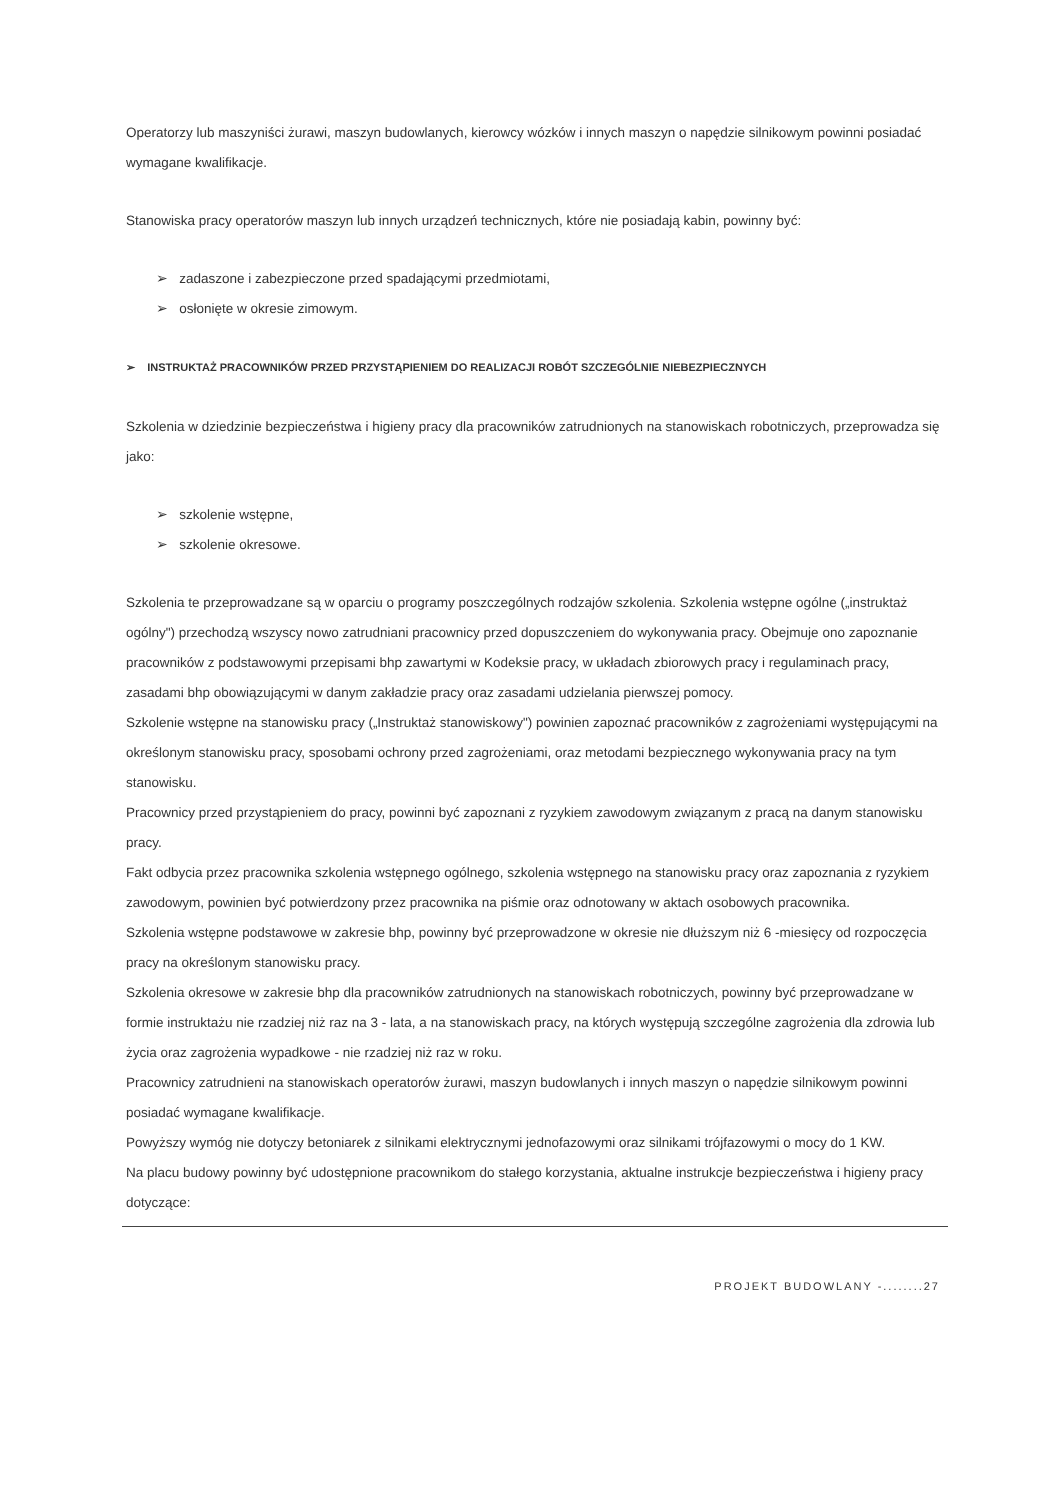Operatorzy lub maszyniści żurawi, maszyn budowlanych, kierowcy wózków i innych maszyn o napędzie silnikowym powinni posiadać wymagane kwalifikacje.
Stanowiska pracy operatorów maszyn lub innych urządzeń technicznych, które nie posiadają kabin, powinny być:
➢ zadaszone i zabezpieczone przed spadającymi przedmiotami,
➢ osłonięte w okresie zimowym.
➢ INSTRUKTAŻ PRACOWNIKÓW PRZED PRZYSTĄPIENIEM DO REALIZACJI ROBÓT SZCZEGÓLNIE NIEBEZPIECZNYCH
Szkolenia w dziedzinie bezpieczeństwa i higieny pracy dla pracowników zatrudnionych na stanowiskach robotniczych, przeprowadza się jako:
➢ szkolenie wstępne,
➢ szkolenie okresowe.
Szkolenia te przeprowadzane są w oparciu o programy poszczególnych rodzajów szkolenia. Szkolenia wstępne ogólne („instruktaż ogólny") przechodzą wszyscy nowo zatrudniani pracownicy przed dopuszczeniem do wykonywania pracy. Obejmuje ono zapoznanie pracowników z podstawowymi przepisami bhp zawartymi w Kodeksie pracy, w układach zbiorowych pracy i regulaminach pracy, zasadami bhp obowiązującymi w danym zakładzie pracy oraz zasadami udzielania pierwszej pomocy.
Szkolenie wstępne na stanowisku pracy („Instruktaż stanowiskowy") powinien zapoznać pracowników z zagrożeniami występującymi na określonym stanowisku pracy, sposobami ochrony przed zagrożeniami, oraz metodami bezpiecznego wykonywania pracy na tym stanowisku.
Pracownicy przed przystąpieniem do pracy, powinni być zapoznani z ryzykiem zawodowym związanym z pracą na danym stanowisku pracy.
Fakt odbycia przez pracownika szkolenia wstępnego ogólnego, szkolenia wstępnego na stanowisku pracy oraz zapoznania z ryzykiem zawodowym, powinien być potwierdzony przez pracownika na piśmie oraz odnotowany w aktach osobowych pracownika.
Szkolenia wstępne podstawowe w zakresie bhp, powinny być przeprowadzone w okresie nie dłuższym niż 6 -miesięcy od rozpoczęcia pracy na określonym stanowisku pracy.
Szkolenia okresowe w zakresie bhp dla pracowników zatrudnionych na stanowiskach robotniczych, powinny być przeprowadzane w formie instruktażu nie rzadziej niż raz na 3 - lata, a na stanowiskach pracy, na których występują szczególne zagrożenia dla zdrowia lub życia oraz zagrożenia wypadkowe - nie rzadziej niż raz w roku.
Pracownicy zatrudnieni na stanowiskach operatorów żurawi, maszyn budowlanych i innych maszyn o napędzie silnikowym powinni posiadać wymagane kwalifikacje.
Powyższy wymóg nie dotyczy betoniarek z silnikami elektrycznymi jednofazowymi oraz silnikami trójfazowymi o mocy do 1 KW.
Na placu budowy powinny być udostępnione pracownikom do stałego korzystania, aktualne instrukcje bezpieczeństwa i higieny pracy dotyczące:
PROJEKT BUDOWLANY -........27